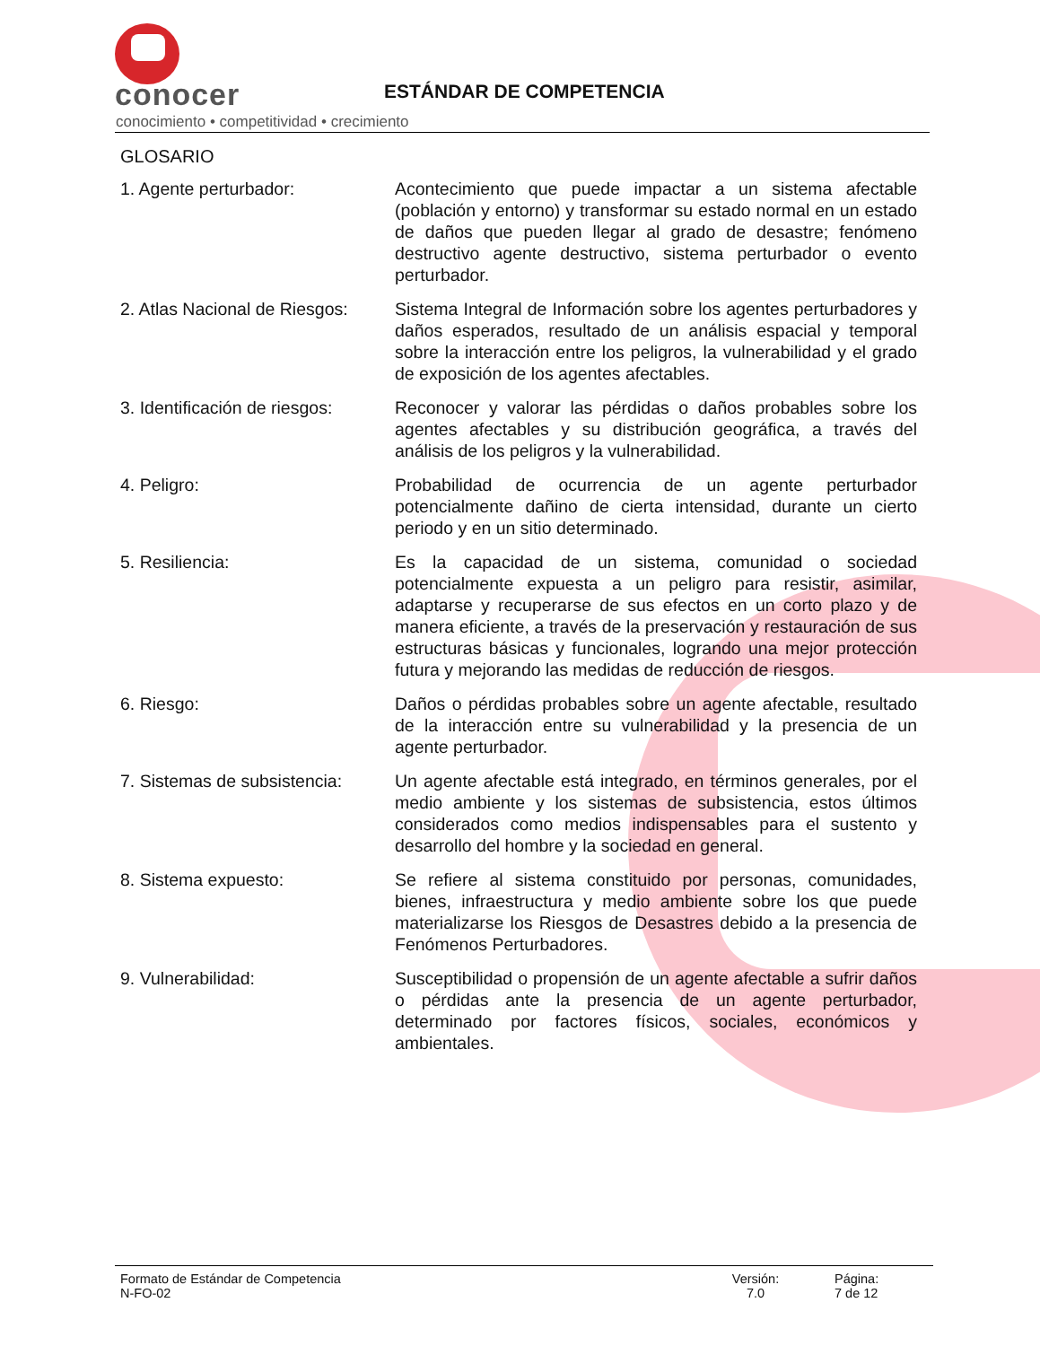conocer
conocimiento • competitividad • crecimiento
ESTÁNDAR DE COMPETENCIA
GLOSARIO
1. Agente perturbador: Acontecimiento que puede impactar a un sistema afectable (población y entorno) y transformar su estado normal en un estado de daños que pueden llegar al grado de desastre; fenómeno destructivo agente destructivo, sistema perturbador o evento perturbador.
2. Atlas Nacional de Riesgos:
Sistema Integral de Información sobre los agentes perturbadores y daños esperados, resultado de un análisis espacial y temporal sobre la interacción entre los peligros, la vulnerabilidad y el grado de exposición de los agentes afectables.
3. Identificación de riesgos:
Reconocer y valorar las pérdidas o daños probables sobre los agentes afectables y su distribución geográfica, a través del análisis de los peligros y la vulnerabilidad.
4. Peligro: Probabilidad de ocurrencia de un agente perturbador potencialmente dañino de cierta intensidad, durante un cierto periodo y en un sitio determinado.
5. Resiliencia: Es la capacidad de un sistema, comunidad o sociedad potencialmente expuesta a un peligro para resistir, asimilar, adaptarse y recuperarse de sus efectos en un corto plazo y de manera eficiente, a través de la preservación y restauración de sus estructuras básicas y funcionales, logrando una mejor protección futura y mejorando las medidas de reducción de riesgos.
6. Riesgo: Daños o pérdidas probables sobre un agente afectable, resultado de la interacción entre su vulnerabilidad y la presencia de un agente perturbador.
7. Sistemas de subsistencia:
Un agente afectable está integrado, en términos generales, por el medio ambiente y los sistemas de subsistencia, estos últimos considerados como medios indispensables para el sustento y desarrollo del hombre y la sociedad en general.
8. Sistema expuesto: Se refiere al sistema constituido por personas, comunidades, bienes, infraestructura y medio ambiente sobre los que puede materializarse los Riesgos de Desastres debido a la presencia de Fenómenos Perturbadores.
9. Vulnerabilidad: Susceptibilidad o propensión de un agente afectable a sufrir daños o pérdidas ante la presencia de un agente perturbador, determinado por factores físicos, sociales, económicos y ambientales.
Formato de Estándar de Competencia
N-FO-02
Versión:
7.0
Página:
7 de 12